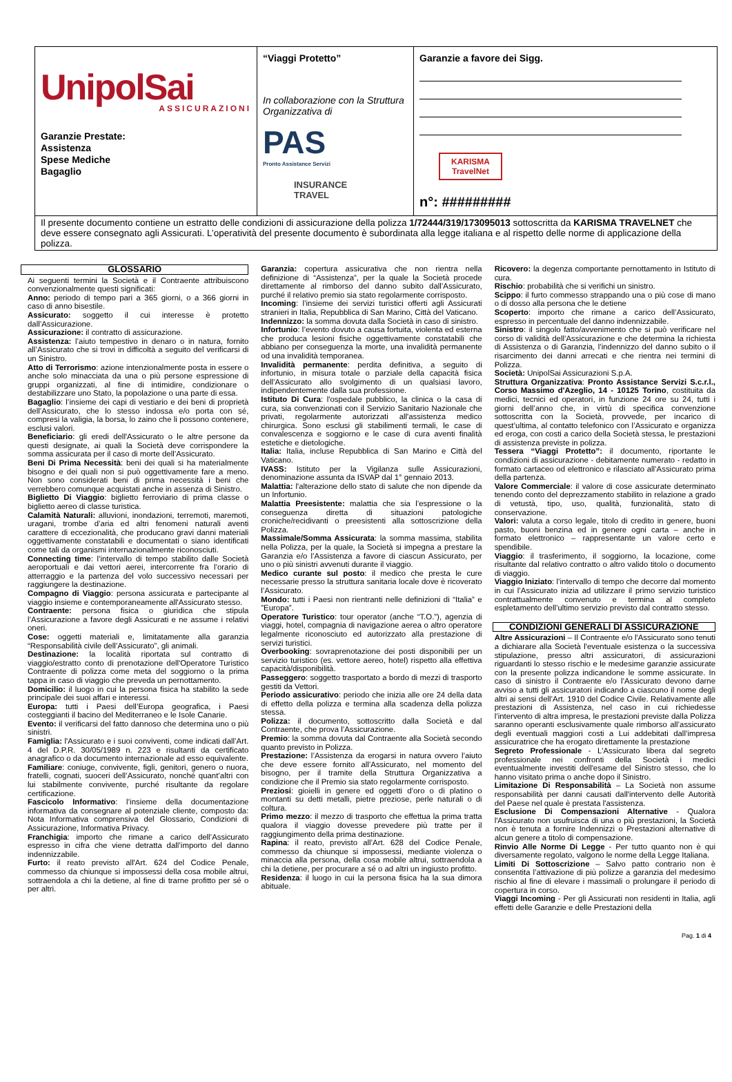| UnipolSai ASSICURAZIONI Garanzie Prestate: Assistenza Spese Mediche Bagaglio | “Viaggi Protetto” In collaborazione con la Struttura Organizzativa di PAS Pronto Assistance Servizi INSURANCE TRAVEL | Garanzie a favore dei Sigg. KARISMA TravelNet n°: ######### |
| Il presente documento contiene un estratto delle condizioni di assicurazione della polizza 1/72444/319/173095013 sottoscritta da KARISMA TRAVELNET che deve essere consegnato agli Assicurati. L’operatività del presente documento è subordinata alla legge italiana e al rispetto delle norme di applicazione della polizza. | | |
GLOSSARIO
Ai seguenti termini la Società e il Contraente attribuiscono convenzionalmente questi significati:
Anno: periodo di tempo pari a 365 giorni, o a 366 giorni in caso di anno bisestile.
Assicurato: soggetto il cui interesse è protetto dall’Assicurazione.
Assicurazione: il contratto di assicurazione.
Assistenza: l’aiuto tempestivo in denaro o in natura, fornito all’Assicurato che si trovi in difficoltà a seguito del verificarsi di un Sinistro.
Atto di Terrorismo: azione intenzionalmente posta in essere o anche solo minacciata da una o più persone espressione di gruppi organizzati, al fine di intimidire, condizionare o destabilizzare uno Stato, la popolazione o una parte di essa.
Bagaglio: l’insieme dei capi di vestiario e dei beni di proprietà dell’Assicurato, che lo stesso indossa e/o porta con sé, compresi la valigia, la borsa, lo zaino che li possono contenere, esclusi valori.
Beneficiario: gli eredi dell'Assicurato o le altre persone da questi designate, ai quali la Società deve corrispondere la somma assicurata per il caso di morte dell’Assicurato.
Beni Di Prima Necessità: beni dei quali si ha materialmente bisogno e dei quali non si può oggettivamente fare a meno. Non sono considerati beni di prima necessità i beni che verrebbero comunque acquistati anche in assenza di Sinistro.
Biglietto Di Viaggio: biglietto ferroviario di prima classe o biglietto aereo di classe turistica.
Calamità Naturali: alluvioni, inondazioni, terremoti, maremoti, uragani, trombe d’aria ed altri fenomeni naturali aventi carattere di eccezionalità, che producano gravi danni materiali oggettivamente constatabili e documentati o siano identificati come tali da organismi internazionalmente riconosciuti.
Connecting time: l’intervallo di tempo stabilito dalle Società aeroportuali e dai vettori aerei, intercorrente fra l’orario di atterraggio e la partenza del volo successivo necessari per raggiungere la destinazione.
Compagno di Viaggio: persona assicurata e partecipante al viaggio insieme e contemporaneamente all'Assicurato stesso.
Contraente: persona fisica o giuridica che stipula l’Assicurazione a favore degli Assicurati e ne assume i relativi oneri.
Cose: oggetti materiali e, limitatamente alla garanzia “Responsabilità civile dell’Assicurato”, gli animali.
Destinazione: la località riportata sul contratto di viaggio/estratto conto di prenotazione dell'Operatore Turistico Contraente di polizza come meta del soggiorno o la prima tappa in caso di viaggio che preveda un pernottamento.
Domicilio: il luogo in cui la persona fisica ha stabilito la sede principale dei suoi affari e interessi.
Europa: tutti i Paesi dell’Europa geografica, i Paesi costeggianti il bacino del Mediterraneo e le Isole Canarie.
Evento: il verificarsi del fatto dannoso che determina uno o più sinistri.
Famiglia: l'Assicurato e i suoi conviventi, come indicati dall’Art. 4 del D.P.R. 30/05/1989 n. 223 e risultanti da certificato anagrafico o da documento internazionale ad esso equivalente.
Familiare: coniuge, convivente, figli, genitori, genero o nuora, fratelli, cognati, suoceri dell’Assicurato, nonché quant’altri con lui stabilmente convivente, purché risultante da regolare certificazione.
Fascicolo Informativo: l’insieme della documentazione informativa da consegnare al potenziale cliente, composto da: Nota Informativa comprensiva del Glossario, Condizioni di Assicurazione, Informativa Privacy.
Franchigia: importo che rimane a carico dell’Assicurato espresso in cifra che viene detratta dall’importo del danno indennizzabile.
Furto: il reato previsto all'Art. 624 del Codice Penale, commesso da chiunque si impossessi della cosa mobile altrui, sottraendola a chi la detiene, al fine di trarne profitto per sé o per altri.
Garanzia: copertura assicurativa che non rientra nella definizione di “Assistenza”, per la quale la Società procede direttamente al rimborso del danno subito dall’Assicurato, purché il relativo premio sia stato regolarmente corrisposto.
Incoming: l’insieme dei servizi turistici offerti agli Assicurati stranieri in Italia, Repubblica di San Marino, Città del Vaticano.
Indennizzo: la somma dovuta dalla Società in caso di sinistro.
Infortunio: l’evento dovuto a causa fortuita, violenta ed esterna che produca lesioni fisiche oggettivamente constatabili che abbiano per conseguenza la morte, una invalidità permanente od una invalidità temporanea.
Invalidità permanente: perdita definitiva, a seguito di infortunio, in misura totale o parziale della capacità fisica dell’Assicurato allo svolgimento di un qualsiasi lavoro, indipendentemente dalla sua professione.
Istituto Di Cura: l'ospedale pubblico, la clinica o la casa di cura, sia convenzionati con il Servizio Sanitario Nazionale che privati, regolarmente autorizzati all'assistenza medico chirurgica. Sono esclusi gli stabilimenti termali, le case di convalescenza e soggiorno e le case di cura aventi finalità estetiche e dietologiche.
Italia: Italia, incluse Repubblica di San Marino e Città del Vaticano.
IVASS: Istituto per la Vigilanza sulle Assicurazioni, denominazione assunta da ISVAP dal 1° gennaio 2013.
Malattia: l'alterazione dello stato di salute che non dipende da un Infortunio.
Malattia Preesistente: malattia che sia l’espressione o la conseguenza diretta di situazioni patologiche croniche/recidivanti o preesistenti alla sottoscrizione della Polizza.
Massimale/Somma Assicurata: la somma massima, stabilita nella Polizza, per la quale, la Società si impegna a prestare la Garanzia e/o l’Assistenza a favore di ciascun Assicurato, per uno o più sinistri avvenuti durante il viaggio.
Medico curante sul posto: il medico che presta le cure necessarie presso la struttura sanitaria locale dove è ricoverato l’Assicurato.
Mondo: tutti i Paesi non rientranti nelle definizioni di “Italia” e ”Europa”.
Operatore Turistico: tour operator (anche “T.O.”), agenzia di viaggi, hotel, compagnia di navigazione aerea o altro operatore legalmente riconosciuto ed autorizzato alla prestazione di servizi turistici.
Overbooking: sovraprenotazione dei posti disponibili per un servizio turistico (es. vettore aereo, hotel) rispetto alla effettiva capacità/disponibilità.
Passeggero: soggetto trasportato a bordo di mezzi di trasporto gestiti da Vettori.
Periodo assicurativo: periodo che inizia alle ore 24 della data di effetto della polizza e termina alla scadenza della polizza stessa.
Polizza: il documento, sottoscritto dalla Società e dal Contraente, che prova l’Assicurazione.
Premio: la somma dovuta dal Contraente alla Società secondo quanto previsto in Polizza.
Prestazione: l’Assistenza da erogarsi in natura ovvero l’aiuto che deve essere fornito all’Assicurato, nel momento del bisogno, per il tramite della Struttura Organizzativa a condizione che il Premio sia stato regolarmente corrisposto.
Preziosi: gioielli in genere ed oggetti d’oro o di platino o montanti su detti metalli, pietre preziose, perle naturali o di coltura.
Primo mezzo: il mezzo di trasporto che effettua la prima tratta qualora il viaggio dovesse prevedere più tratte per il raggiungimento della prima destinazione.
Rapina: il reato, previsto all’Art. 628 del Codice Penale, commesso da chiunque si impossessi, mediante violenza o minaccia alla persona, della cosa mobile altrui, sottraendola a chi la detiene, per procurare a sé o ad altri un ingiusto profitto.
Residenza: il luogo in cui la persona fisica ha la sua dimora abituale.
Ricovero: la degenza comportante pernottamento in Istituto di cura.
Rischio: probabilità che si verifichi un sinistro.
Scippo: il furto commesso strappando una o più cose di mano o di dosso alla persona che le detiene
Scoperto: importo che rimane a carico dell’Assicurato, espresso in percentuale del danno indennizzabile.
Sinistro: il singolo fatto/avvenimento che si può verificare nel corso di validità dell’Assicurazione e che determina la richiesta di Assistenza o di Garanzia, l’indennizzo del danno subito o il risarcimento dei danni arrecati e che rientra nei termini di Polizza.
Società: UnipolSai Assicurazioni S.p.A.
Struttura Organizzativa: Pronto Assistance Servizi S.c.r.l., Corso Massimo d'Azeglio, 14 - 10125 Torino, costituita da medici, tecnici ed operatori, in funzione 24 ore su 24, tutti i giorni dell’anno che, in virtù di specifica convenzione sottoscritta con la Società, provvede, per incarico di quest’ultima, al contatto telefonico con l’Assicurato e organizza ed eroga, con costi a carico della Società stessa, le prestazioni di assistenza previste in polizza.
Tessera “Viaggi Protetto”: il documento, riportante le condizioni di assicurazione - debitamente numerato - redatto in formato cartaceo od elettronico e rilasciato all’Assicurato prima della partenza.
Valore Commerciale: il valore di cose assicurate determinato tenendo conto del deprezzamento stabilito in relazione a grado di vetustà, tipo, uso, qualità, funzionalità, stato di conservazione.
Valori: valuta a corso legale, titolo di credito in genere, buoni pasto, buoni benzina ed in genere ogni carta – anche in formato elettronico – rappresentante un valore certo e spendibile.
Viaggio: il trasferimento, il soggiorno, la locazione, come risultante dal relativo contratto o altro valido titolo o documento di viaggio.
Viaggio Iniziato: l’intervallo di tempo che decorre dal momento in cui l’Assicurato inizia ad utilizzare il primo servizio turistico contrattualmente convenuto e termina al completo espletamento dell’ultimo servizio previsto dal contratto stesso.
CONDIZIONI GENERALI DI ASSICURAZIONE
Altre Assicurazioni – Il Contraente e/o l'Assicurato sono tenuti a dichiarare alla Società l'eventuale esistenza o la successiva stipulazione, presso altri assicuratori, di assicurazioni riguardanti lo stesso rischio e le medesime garanzie assicurate con la presente polizza indicandone le somme assicurate. In caso di sinistro il Contraente e/o l’Assicurato devono darne avviso a tutti gli assicuratori indicando a ciascuno il nome degli altri ai sensi dell’Art. 1910 del Codice Civile. Relativamente alle prestazioni di Assistenza, nel caso in cui richiedesse l’intervento di altra impresa, le prestazioni previste dalla Polizza saranno operanti esclusivamente quale rimborso all’assicurato degli eventuali maggiori costi a Lui addebitati dall’impresa assicuratrice che ha erogato direttamente la prestazione
Segreto Professionale - L'Assicurato libera dal segreto professionale nei confronti della Società i medici eventualmente investiti dell'esame del Sinistro stesso, che lo hanno visitato prima o anche dopo il Sinistro.
Limitazione Di Responsabilità – La Società non assume responsabilità per danni causati dall'intervento delle Autorità del Paese nel quale è prestata l'assistenza.
Esclusione Di Compensazioni Alternative - Qualora l'Assicurato non usufruisca di una o più prestazioni, la Società non è tenuta a fornire Indennizzi o Prestazioni alternative di alcun genere a titolo di compensazione.
Rinvio Alle Norme Di Legge - Per tutto quanto non è qui diversamente regolato, valgono le norme della Legge Italiana.
Limiti Di Sottoscrizione – Salvo patto contrario non è consentita l’attivazione di più polizze a garanzia del medesimo rischio al fine di elevare i massimali o prolungare il periodo di copertura in corso.
Viaggi Incoming - Per gli Assicurati non residenti in Italia, agli effetti delle Garanzie e delle Prestazioni della
Pag. 1 di 4